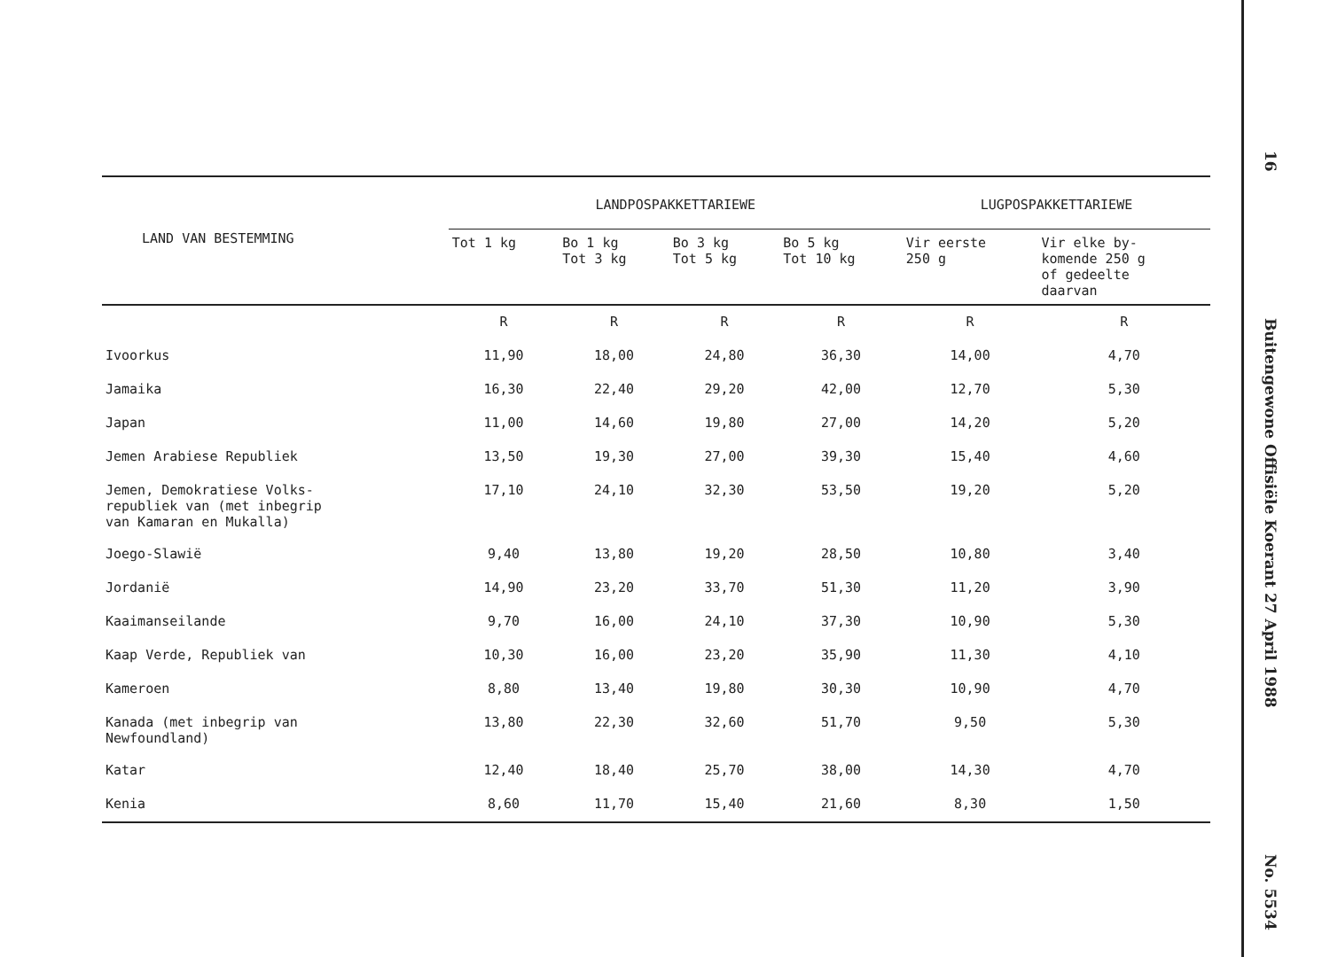| LAND VAN BESTEMMING | LANDPOSPAKKETTARIEWE | | | | LUGPOSPAKKETTARIEWE | |
| --- | --- | --- | --- | --- | --- | --- |
| | Tot 1 kg | Bo 1 kg Tot 3 kg | Bo 3 kg Tot 5 kg | Bo 5 kg Tot 10 kg | Vir eerste 250 g | Vir elke by- komende 250 g of gedeelte daarvan |
| | R | R | R | R | R | R |
| Ivoorkus | 11,90 | 18,00 | 24,80 | 36,30 | 14,00 | 4,70 |
| Jamaika | 16,30 | 22,40 | 29,20 | 42,00 | 12,70 | 5,30 |
| Japan | 11,00 | 14,60 | 19,80 | 27,00 | 14,20 | 5,20 |
| Jemen Arabiese Republiek | 13,50 | 19,30 | 27,00 | 39,30 | 15,40 | 4,60 |
| Jemen, Demokratiese Volks- republiek van (met inbegrip van Kamaran en Mukalla) | 17,10 | 24,10 | 32,30 | 53,50 | 19,20 | 5,20 |
| Joego-Slawië | 9,40 | 13,80 | 19,20 | 28,50 | 10,80 | 3,40 |
| Jordanië | 14,90 | 23,20 | 33,70 | 51,30 | 11,20 | 3,90 |
| Kaaimanseilande | 9,70 | 16,00 | 24,10 | 37,30 | 10,90 | 5,30 |
| Kaap Verde, Republiek van | 10,30 | 16,00 | 23,20 | 35,90 | 11,30 | 4,10 |
| Kameroen | 8,80 | 13,40 | 19,80 | 30,30 | 10,90 | 4,70 |
| Kanada (met inbegrip van Newfoundland) | 13,80 | 22,30 | 32,60 | 51,70 | 9,50 | 5,30 |
| Katar | 12,40 | 18,40 | 25,70 | 38,00 | 14,30 | 4,70 |
| Kenia | 8,60 | 11,70 | 15,40 | 21,60 | 8,30 | 1,50 |
16
Buitengewone Offisiële Koerant 27 April 1988
No. 5534